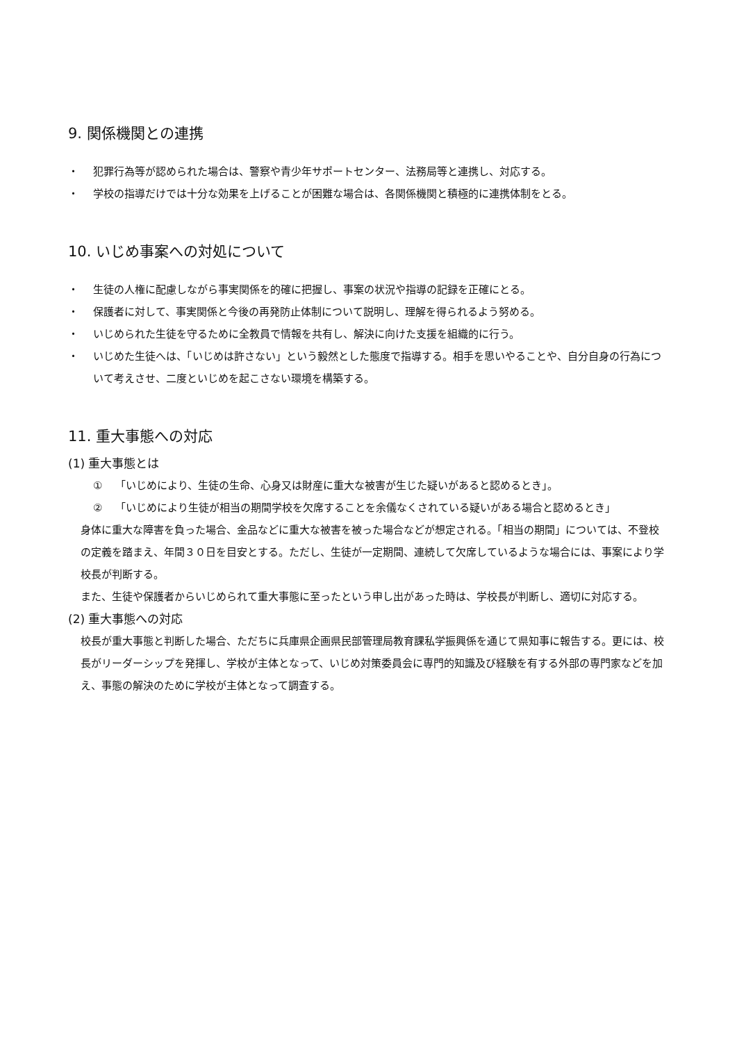9. 関係機関との連携
・ 犯罪行為等が認められた場合は、警察や青少年サポートセンター、法務局等と連携し、対応する。
・ 学校の指導だけでは十分な効果を上げることが困難な場合は、各関係機関と積極的に連携体制をとる。
10. いじめ事案への対処について
・ 生徒の人権に配慮しながら事実関係を的確に把握し、事案の状況や指導の記録を正確にとる。
・ 保護者に対して、事実関係と今後の再発防止体制について説明し、理解を得られるよう努める。
・ いじめられた生徒を守るために全教員で情報を共有し、解決に向けた支援を組織的に行う。
・ いじめた生徒へは、「いじめは許さない」という毅然とした態度で指導する。相手を思いやることや、自分自身の行為について考えさせ、二度といじめを起こさない環境を構築する。
11. 重大事態への対応
(1) 重大事態とは
① 「いじめにより、生徒の生命、心身又は財産に重大な被害が生じた疑いがあると認めるとき」。
② 「いじめにより生徒が相当の期間学校を欠席することを余儀なくされている疑いがある場合と認めるとき」
身体に重大な障害を負った場合、金品などに重大な被害を被った場合などが想定される。「相当の期間」については、不登校の定義を踏まえ、年間３０日を目安とする。ただし、生徒が一定期間、連続して欠席しているような場合には、事案により学校長が判断する。
また、生徒や保護者からいじめられて重大事態に至ったという申し出があった時は、学校長が判断し、適切に対応する。
(2) 重大事態への対応
校長が重大事態と判断した場合、ただちに兵庫県企画県民部管理局教育課私学振興係を通じて県知事に報告する。更には、校長がリーダーシップを発揮し、学校が主体となって、いじめ対策委員会に専門的知識及び経験を有する外部の専門家などを加え、事態の解決のために学校が主体となって調査する。